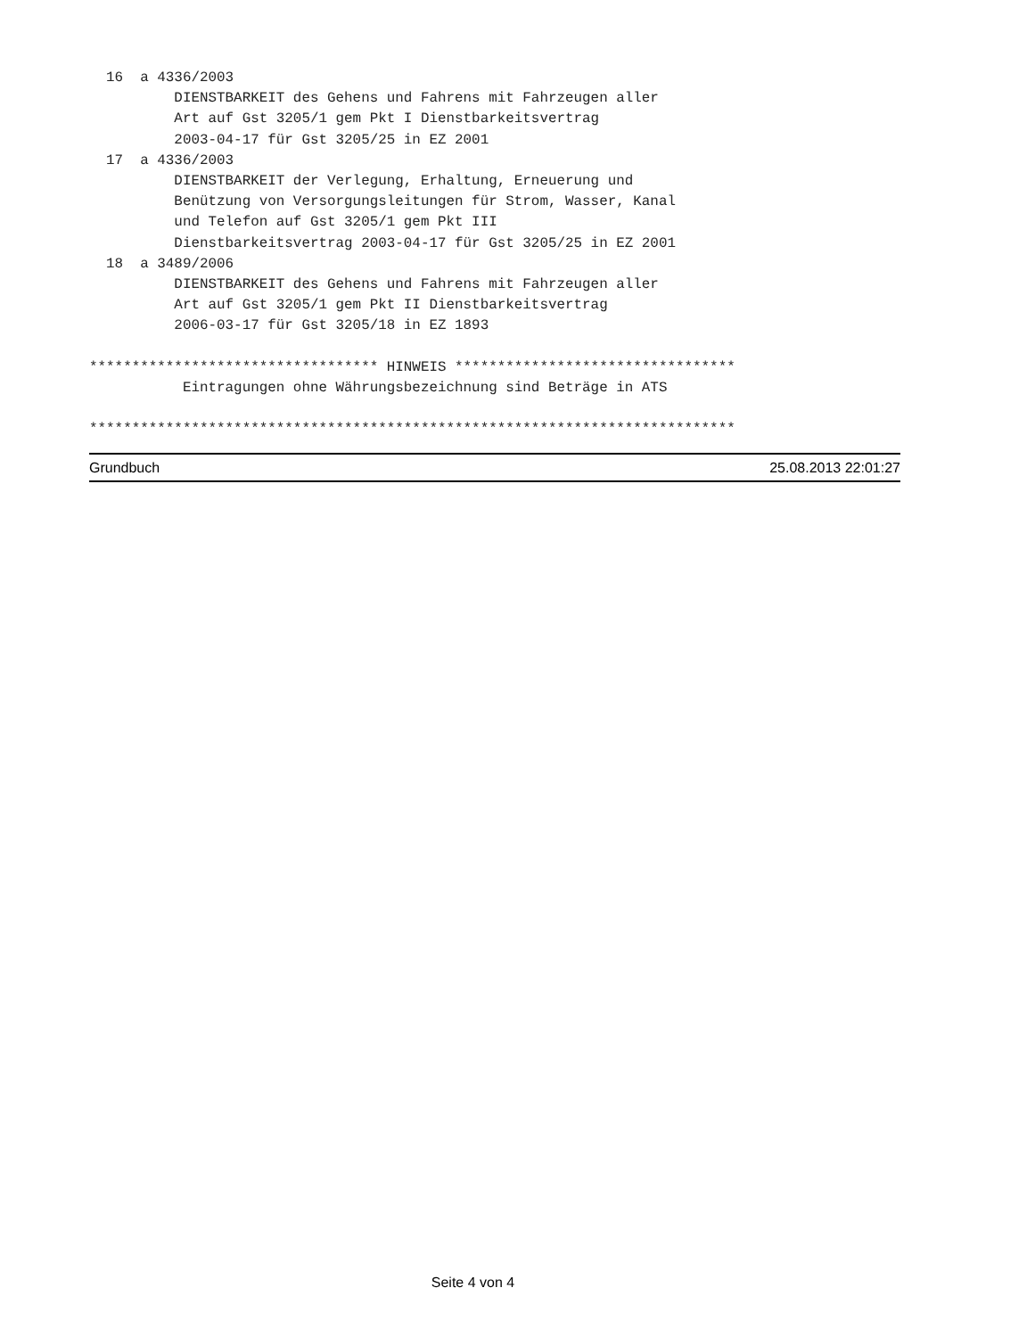16  a 4336/2003
          DIENSTBARKEIT des Gehens und Fahrens mit Fahrzeugen aller
          Art auf Gst 3205/1 gem Pkt I Dienstbarkeitsvertrag
          2003-04-17 für Gst 3205/25 in EZ 2001
  17  a 4336/2003
          DIENSTBARKEIT der Verlegung, Erhaltung, Erneuerung und
          Benützung von Versorgungsleitungen für Strom, Wasser, Kanal
          und Telefon auf Gst 3205/1 gem Pkt III
          Dienstbarkeitsvertrag 2003-04-17 für Gst 3205/25 in EZ 2001
  18  a 3489/2006
          DIENSTBARKEIT des Gehens und Fahrens mit Fahrzeugen aller
          Art auf Gst 3205/1 gem Pkt II Dienstbarkeitsvertrag
          2006-03-17 für Gst 3205/18 in EZ 1893

********************************** HINWEIS *********************************
           Eintragungen ohne Währungsbezeichnung sind Beträge in ATS

****************************************************************************
Grundbuch 25.08.2013 22:01:27
Seite 4 von 4